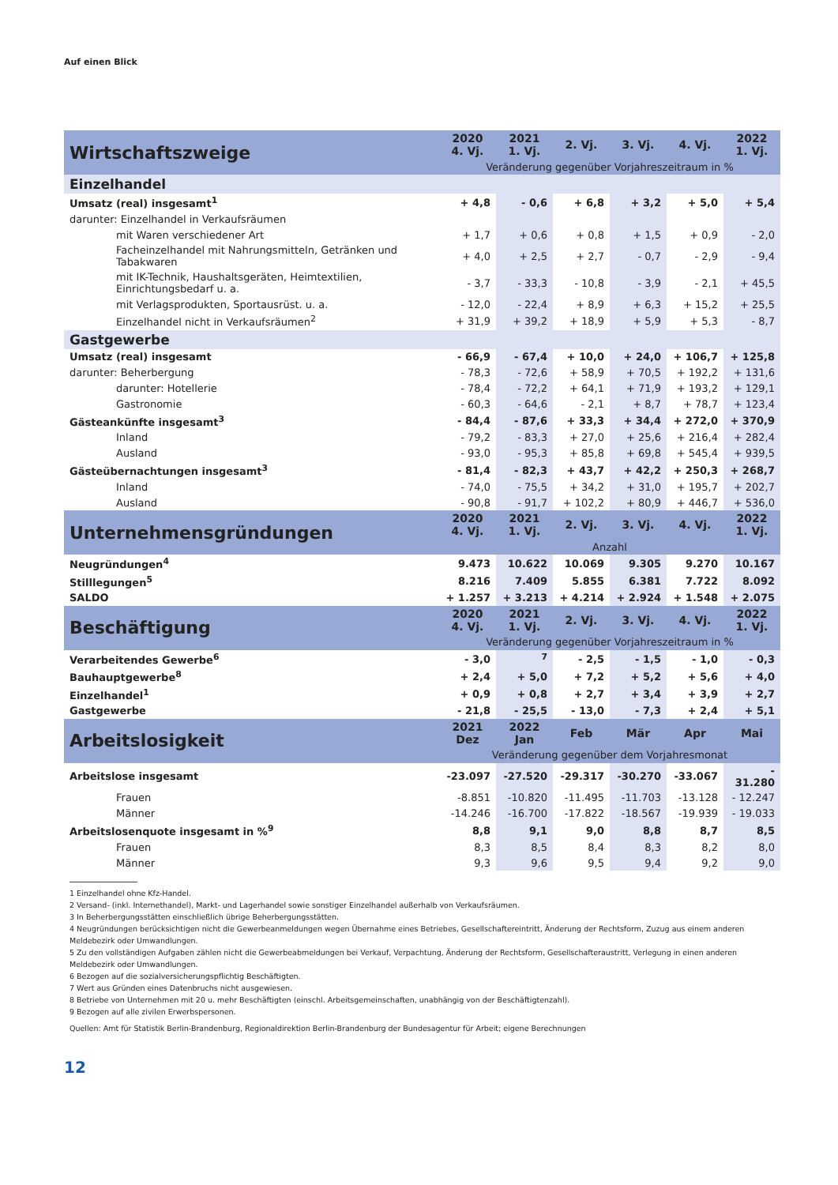Auf einen Blick
| Wirtschaftszweige | 2020 4. Vj. | 2021 1. Vj. | 2. Vj. | 3. Vj. | 4. Vj. | 2022 1. Vj. |
| --- | --- | --- | --- | --- | --- | --- |
| | Veränderung gegenüber Vorjahreszeitraum in % | | | | | |
| Einzelhandel | | | | | | |
| Umsatz (real) insgesamt<sup>1</sup> | + 4,8 | - 0,6 | + 6,8 | + 3,2 | + 5,0 | + 5,4 |
| darunter: Einzelhandel in Verkaufsräumen | | | | | | |
| mit Waren verschiedener Art | + 1,7 | + 0,6 | + 0,8 | + 1,5 | + 0,9 | - 2,0 |
| Facheinzelhandel mit Nahrungsmitteln, Getränken und Tabakwaren | + 4,0 | + 2,5 | + 2,7 | - 0,7 | - 2,9 | - 9,4 |
| mit IK-Technik, Haushaltsgeräten, Heimtextilien, Einrichtungsbedarf u. a. | - 3,7 | - 33,3 | - 10,8 | - 3,9 | - 2,1 | + 45,5 |
| mit Verlagsprodukten, Sportausrüst. u. a. | - 12,0 | - 22,4 | + 8,9 | + 6,3 | + 15,2 | + 25,5 |
| Einzelhandel nicht in Verkaufsräumen<sup>2</sup> | + 31,9 | + 39,2 | + 18,9 | + 5,9 | + 5,3 | - 8,7 |
| Gastgewerbe | | | | | | |
| Umsatz (real) insgesamt | - 66,9 | - 67,4 | + 10,0 | + 24,0 | + 106,7 | + 125,8 |
| darunter: Beherbergung | - 78,3 | - 72,6 | + 58,9 | + 70,5 | + 192,2 | + 131,6 |
| darunter: Hotellerie | - 78,4 | - 72,2 | + 64,1 | + 71,9 | + 193,2 | + 129,1 |
| Gastronomie | - 60,3 | - 64,6 | - 2,1 | + 8,7 | + 78,7 | + 123,4 |
| Gästeankünfte insgesamt<sup>3</sup> | - 84,4 | - 87,6 | + 33,3 | + 34,4 | + 272,0 | + 370,9 |
| Inland | - 79,2 | - 83,3 | + 27,0 | + 25,6 | + 216,4 | + 282,4 |
| Ausland | - 93,0 | - 95,3 | + 85,8 | + 69,8 | + 545,4 | + 939,5 |
| Gästeübernachtungen insgesamt<sup>3</sup> | - 81,4 | - 82,3 | + 43,7 | + 42,2 | + 250,3 | + 268,7 |
| Inland | - 74,0 | - 75,5 | + 34,2 | + 31,0 | + 195,7 | + 202,7 |
| Ausland | - 90,8 | - 91,7 | + 102,2 | + 80,9 | + 446,7 | + 536,0 |
| Unternehmensgründungen | 2020 4. Vj. | 2021 1. Vj. | 2. Vj. | 3. Vj. | 4. Vj. | 2022 1. Vj. |
| | Anzahl | | | | | |
| Neugründungen<sup>4</sup> | 9.473 | 10.622 | 10.069 | 9.305 | 9.270 | 10.167 |
| Stilllegungen<sup>5</sup> | 8.216 | 7.409 | 5.855 | 6.381 | 7.722 | 8.092 |
| SALDO | + 1.257 | + 3.213 | + 4.214 | + 2.924 | + 1.548 | + 2.075 |
| Beschäftigung | 2020 4. Vj. | 2021 1. Vj. | 2. Vj. | 3. Vj. | 4. Vj. | 2022 1. Vj. |
| | Veränderung gegenüber Vorjahreszeitraum in % | | | | | |
| Verarbeitendes Gewerbe<sup>6</sup> | - 3,0 | <sup>7</sup> | - 2,5 | - 1,5 | - 1,0 | - 0,3 |
| Bauhauptgewerbe<sup>8</sup> | + 2,4 | + 5,0 | + 7,2 | + 5,2 | + 5,6 | + 4,0 |
| Einzelhandel<sup>1</sup> | + 0,9 | + 0,8 | + 2,7 | + 3,4 | + 3,9 | + 2,7 |
| Gastgewerbe | - 21,8 | - 25,5 | - 13,0 | - 7,3 | + 2,4 | + 5,1 |
| Arbeitslosigkeit | 2021 Dez | 2022 Jan | Feb | Mär | Apr | Mai |
| | Veränderung gegenüber dem Vorjahresmonat | | | | | |
| Arbeitslose insgesamt | -23.097 | -27.520 | -29.317 | -30.270 | -33.067 | - 31.280 |
| Frauen | -8.851 | -10.820 | -11.495 | -11.703 | -13.128 | - 12.247 |
| Männer | -14.246 | -16.700 | -17.822 | -18.567 | -19.939 | - 19.033 |
| Arbeitslosenquote insgesamt in %<sup>9</sup> | 8,8 | 9,1 | 9,0 | 8,8 | 8,7 | 8,5 |
| Frauen | 8,3 | 8,5 | 8,4 | 8,3 | 8,2 | 8,0 |
| Männer | 9,3 | 9,6 | 9,5 | 9,4 | 9,2 | 9,0 |
1 Einzelhandel ohne Kfz-Handel.
2 Versand- (inkl. Internethandel), Markt- und Lagerhandel sowie sonstiger Einzelhandel außerhalb von Verkaufsräumen.
3 In Beherbergungsstätten einschließlich übrige Beherbergungsstätten.
4 Neugründungen berücksichtigen nicht die Gewerbeanmeldungen wegen Übernahme eines Betriebes, Gesellschaftereintritt, Änderung der Rechtsform, Zuzug aus einem anderen Meldebezirk oder Umwandlungen.
5 Zu den vollständigen Aufgaben zählen nicht die Gewerbeabmeldungen bei Verkauf, Verpachtung, Änderung der Rechtsform, Gesellschafteraustritt, Verlegung in einen anderen Meldebezirk oder Umwandlungen.
6 Bezogen auf die sozialversicherungspflichtig Beschäftigten.
7 Wert aus Gründen eines Datenbruchs nicht ausgewiesen.
8 Betriebe von Unternehmen mit 20 u. mehr Beschäftigten (einschl. Arbeitsgemeinschaften, unabhängig von der Beschäftigtenzahl).
9 Bezogen auf alle zivilen Erwerbspersonen.
Quellen: Amt für Statistik Berlin-Brandenburg, Regionaldirektion Berlin-Brandenburg der Bundesagentur für Arbeit; eigene Berechnungen
12